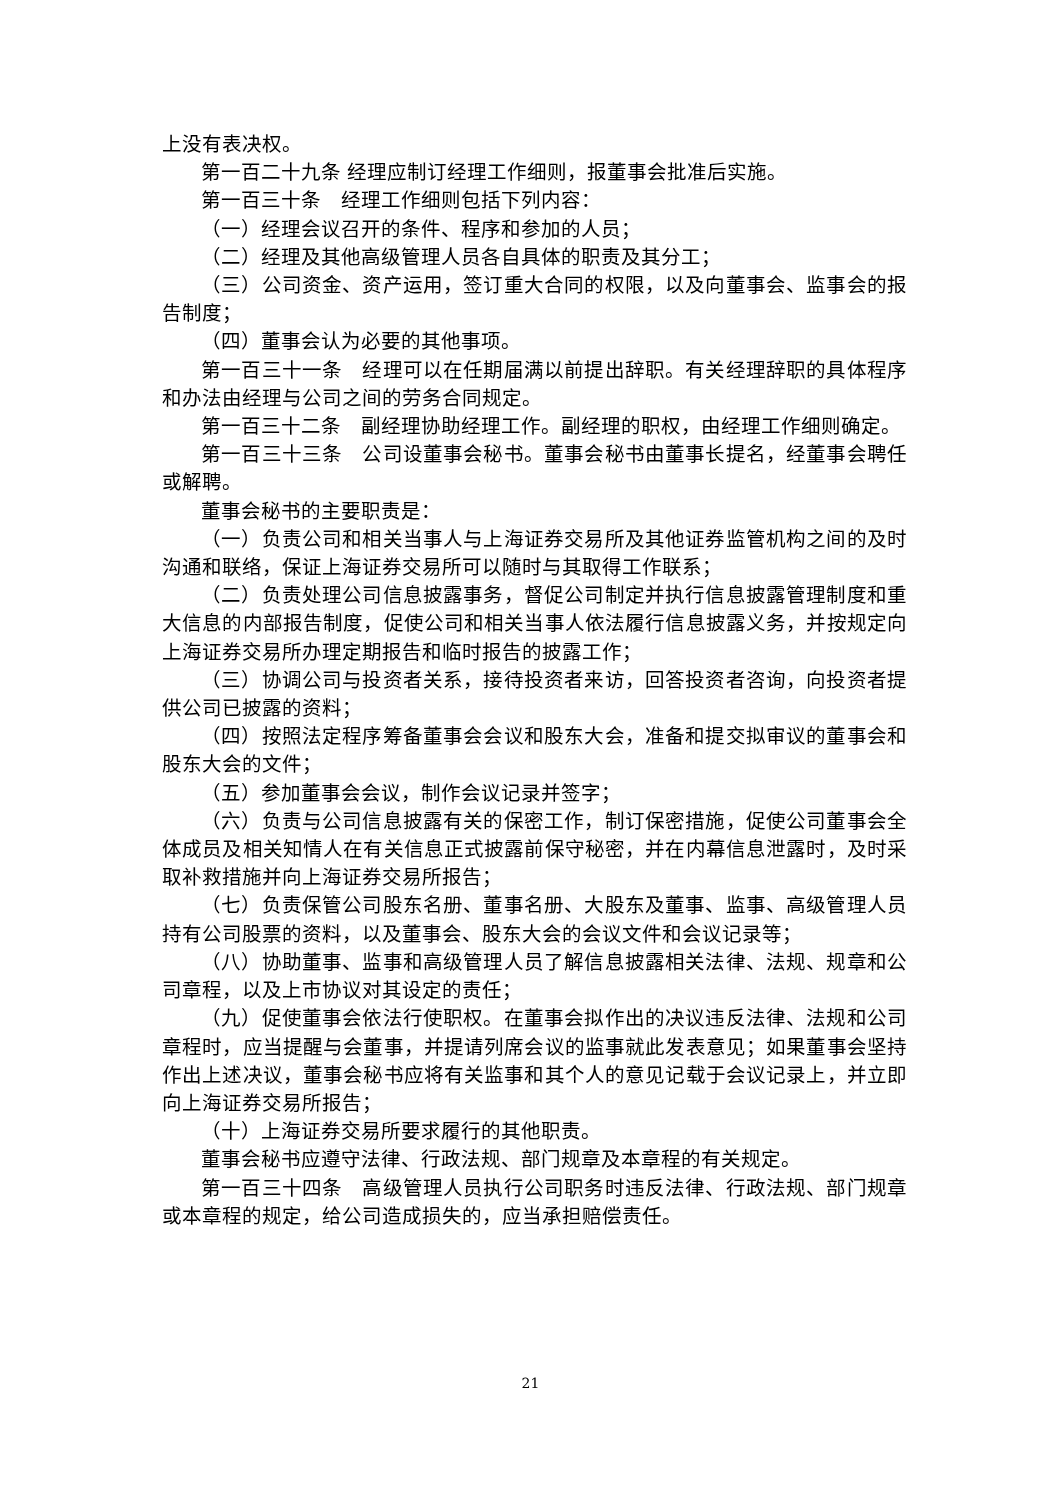上没有表决权。
第一百二十九条 经理应制订经理工作细则，报董事会批准后实施。
第一百三十条　经理工作细则包括下列内容：
（一）经理会议召开的条件、程序和参加的人员；
（二）经理及其他高级管理人员各自具体的职责及其分工；
（三）公司资金、资产运用，签订重大合同的权限，以及向董事会、监事会的报告制度；
（四）董事会认为必要的其他事项。
第一百三十一条　经理可以在任期届满以前提出辞职。有关经理辞职的具体程序和办法由经理与公司之间的劳务合同规定。
第一百三十二条　副经理协助经理工作。副经理的职权，由经理工作细则确定。
第一百三十三条　公司设董事会秘书。董事会秘书由董事长提名，经董事会聘任或解聘。
董事会秘书的主要职责是：
（一）负责公司和相关当事人与上海证券交易所及其他证券监管机构之间的及时沟通和联络，保证上海证券交易所可以随时与其取得工作联系；
（二）负责处理公司信息披露事务，督促公司制定并执行信息披露管理制度和重大信息的内部报告制度，促使公司和相关当事人依法履行信息披露义务，并按规定向上海证券交易所办理定期报告和临时报告的披露工作；
（三）协调公司与投资者关系，接待投资者来访，回答投资者咨询，向投资者提供公司已披露的资料；
（四）按照法定程序筹备董事会会议和股东大会，准备和提交拟审议的董事会和股东大会的文件；
（五）参加董事会会议，制作会议记录并签字；
（六）负责与公司信息披露有关的保密工作，制订保密措施，促使公司董事会全体成员及相关知情人在有关信息正式披露前保守秘密，并在内幕信息泄露时，及时采取补救措施并向上海证券交易所报告；
（七）负责保管公司股东名册、董事名册、大股东及董事、监事、高级管理人员持有公司股票的资料，以及董事会、股东大会的会议文件和会议记录等；
（八）协助董事、监事和高级管理人员了解信息披露相关法律、法规、规章和公司章程，以及上市协议对其设定的责任；
（九）促使董事会依法行使职权。在董事会拟作出的决议违反法律、法规和公司章程时，应当提醒与会董事，并提请列席会议的监事就此发表意见；如果董事会坚持作出上述决议，董事会秘书应将有关监事和其个人的意见记载于会议记录上，并立即向上海证券交易所报告；
（十）上海证券交易所要求履行的其他职责。
董事会秘书应遵守法律、行政法规、部门规章及本章程的有关规定。
第一百三十四条　高级管理人员执行公司职务时违反法律、行政法规、部门规章或本章程的规定，给公司造成损失的，应当承担赔偿责任。
21